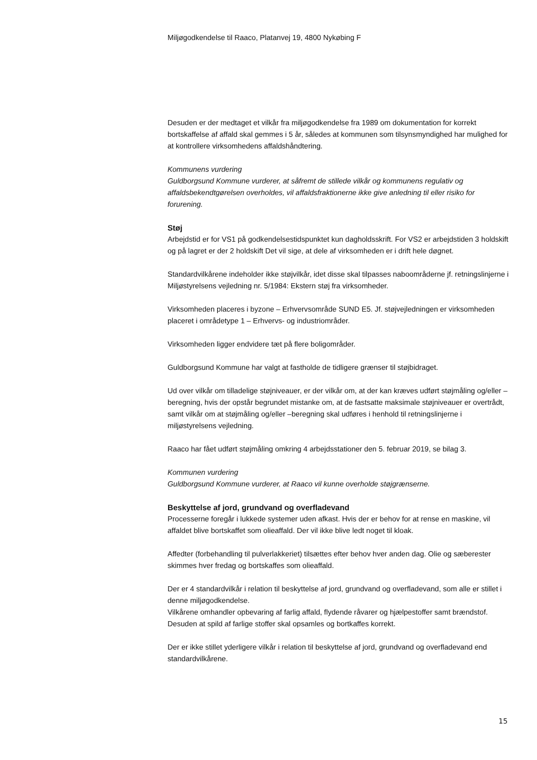Miljøgodkendelse til Raaco, Platanvej 19, 4800 Nykøbing F
Desuden er der medtaget et vilkår fra miljøgodkendelse fra 1989 om dokumentation for korrekt bortskaffelse af affald skal gemmes i 5 år, således at kommunen som tilsynsmyndighed har mulighed for at kontrollere virksomhedens affaldshåndtering.
Kommunens vurdering
Guldborgsund Kommune vurderer, at såfremt de stillede vilkår og kommunens regulativ og affaldsbekendtgørelsen overholdes, vil affaldsfraktionerne ikke give anledning til eller risiko for forurening.
Støj
Arbejdstid er for VS1 på godkendelsestidspunktet kun dagholdsskrift. For VS2 er arbejdstiden 3 holdskift og på lagret er der 2 holdskift Det vil sige, at dele af virksomheden er i drift hele døgnet.
Standardvilkårene indeholder ikke støjvilkår, idet disse skal tilpasses naboområderne jf. retningslinjerne i Miljøstyrelsens vejledning nr. 5/1984: Ekstern støj fra virksomheder.
Virksomheden placeres i byzone – Erhvervsområde SUND E5. Jf. støjvejledningen er virksomheden placeret i områdetype 1 – Erhvervs- og industriområder.
Virksomheden ligger endvidere tæt på flere boligområder.
Guldborgsund Kommune har valgt at fastholde de tidligere grænser til støjbidraget.
Ud over vilkår om tilladelige støjniveauer, er der vilkår om, at der kan kræves udført støjmåling og/eller –beregning, hvis der opstår begrundet mistanke om, at de fastsatte maksimale støjniveauer er overtrådt, samt vilkår om at støjmåling og/eller –beregning skal udføres i henhold til retningslinjerne i miljøstyrelsens vejledning.
Raaco har fået udført støjmåling omkring 4 arbejdsstationer den 5. februar 2019, se bilag 3.
Kommunen vurdering
Guldborgsund Kommune vurderer, at Raaco vil kunne overholde støjgrænserne.
Beskyttelse af jord, grundvand og overfladevand
Processerne foregår i lukkede systemer uden afkast. Hvis der er behov for at rense en maskine, vil affaldet blive bortskaffet som olieaffald. Der vil ikke blive ledt noget til kloak.
Affedter (forbehandling til pulverlakkeriet) tilsættes efter behov hver anden dag. Olie og sæberester skimmes hver fredag og bortskaffes som olieaffald.
Der er 4 standardvilkår i relation til beskyttelse af jord, grundvand og overfladevand, som alle er stillet i denne miljøgodkendelse.
Vilkårene omhandler opbevaring af farlig affald, flydende råvarer og hjælpestoffer samt brændstof. Desuden at spild af farlige stoffer skal opsamles og bortkaffes korrekt.
Der er ikke stillet yderligere vilkår i relation til beskyttelse af jord, grundvand og overfladevand end standardvilkårene.
15